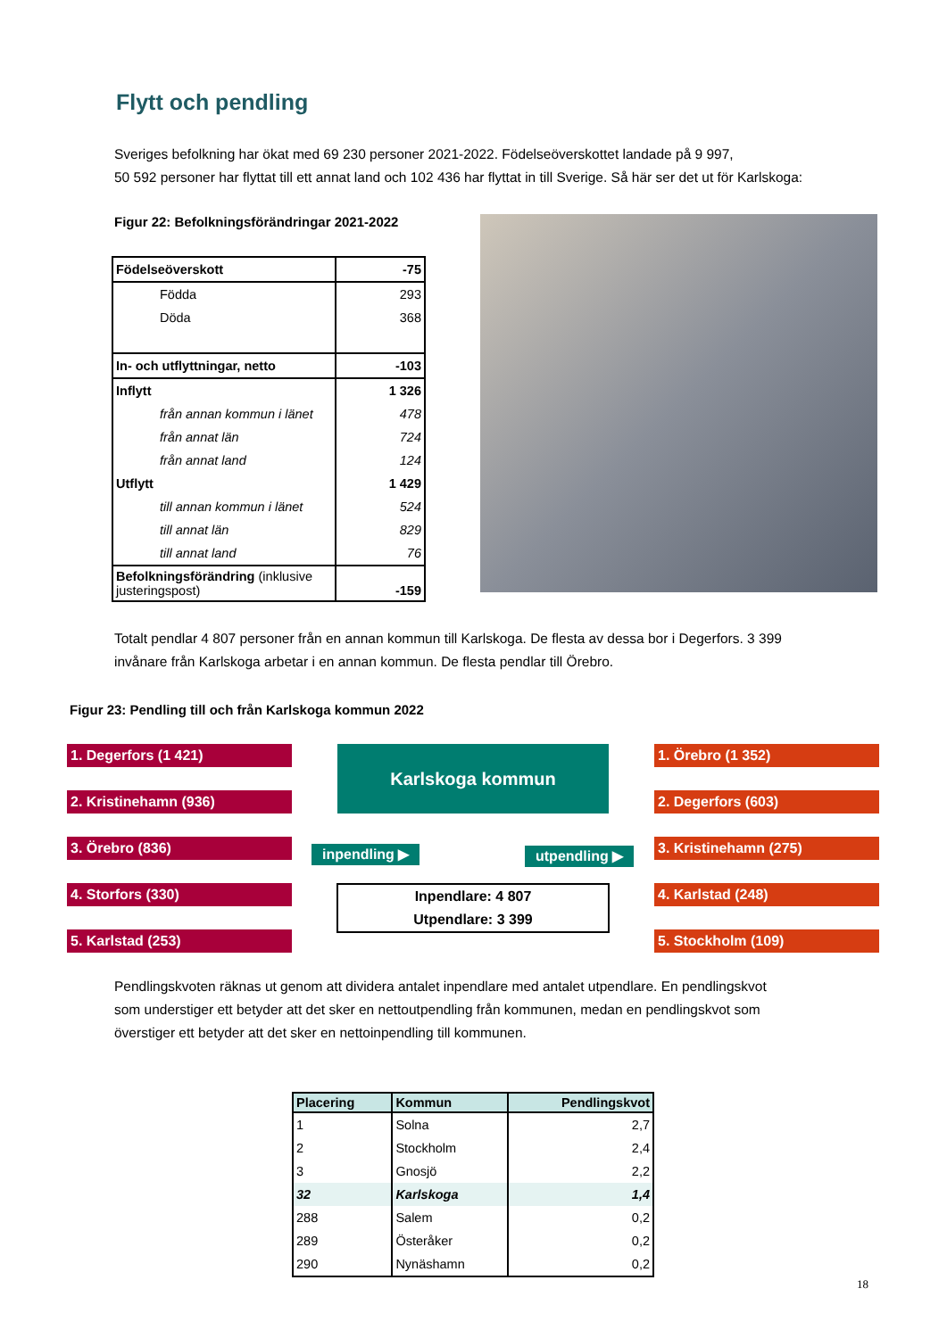Flytt och pendling
Sveriges befolkning har ökat med 69 230 personer 2021-2022. Födelseöverskottet landade på 9 997,
50 592 personer har flyttat till ett annat land och 102 436 har flyttat in till Sverige. Så här ser det ut för Karlskoga:
Figur 22: Befolkningsförändringar 2021-2022
| Födelseöverskott | -75 |
| Födda | 293 |
| Döda | 368 |
| In- och utflyttningar, netto | -103 |
| Inflytt | 1 326 |
| från annan kommun i länet | 478 |
| från annat län | 724 |
| från annat land | 124 |
| Utflytt | 1 429 |
| till annan kommun i länet | 524 |
| till annat län | 829 |
| till annat land | 76 |
| Befolkningsförändring (inklusive justeringspost) | -159 |
Totalt pendlar 4 807 personer från en annan kommun till Karlskoga. De flesta av dessa bor i Degerfors. 3 399
invånare från Karlskoga arbetar i en annan kommun. De flesta pendlar till Örebro.
Figur 23: Pendling till och från Karlskoga kommun 2022
1. Degerfors (1 421)
2. Kristinehamn (936)
3. Örebro (836)
4. Storfors (330)
5. Karlstad (253)
Karlskoga kommun
inpendling ▶ utpendling ▶
Inpendlare: 4 807
Utpendlare: 3 399
1. Örebro (1 352)
2. Degerfors (603)
3. Kristinehamn (275)
4. Karlstad (248)
5. Stockholm (109)
Pendlingskvoten räknas ut genom att dividera antalet inpendlare med antalet utpendlare. En pendlingskvot
som understiger ett betyder att det sker en nettoutpendling från kommunen, medan en pendlingskvot som
överstiger ett betyder att det sker en nettoinpendling till kommunen.
| Placering | Kommun | Pendlingskvot |
| --- | --- | --- |
| 1 | Solna | 2,7 |
| 2 | Stockholm | 2,4 |
| 3 | Gnosjö | 2,2 |
| 32 | Karlskoga | 1,4 |
| 288 | Salem | 0,2 |
| 289 | Österåker | 0,2 |
| 290 | Nynäshamn | 0,2 |
18